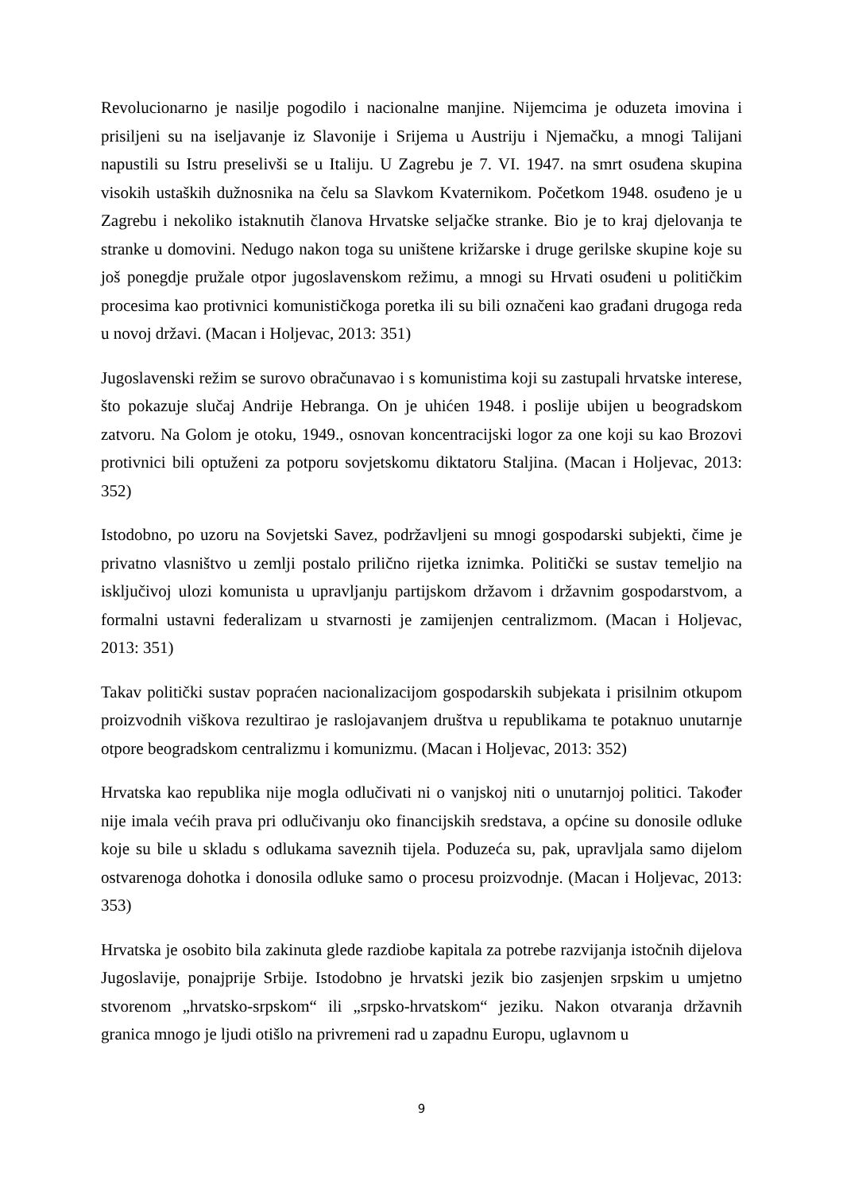Revolucionarno je nasilje pogodilo i nacionalne manjine. Nijemcima je oduzeta imovina i prisiljeni su na iseljavanje iz Slavonije i Srijema u Austriju i Njemačku, a mnogi Talijani napustili su Istru preselivši se u Italiju. U Zagrebu je 7. VI. 1947. na smrt osuđena skupina visokih ustaških dužnosnika na čelu sa Slavkom Kvaternikom. Početkom 1948. osuđeno je u Zagrebu i nekoliko istaknutih članova Hrvatske seljačke stranke. Bio je to kraj djelovanja te stranke u domovini. Nedugo nakon toga su uništene križarske i druge gerilske skupine koje su još ponegdje pružale otpor jugoslavenskom režimu, a mnogi su Hrvati osuđeni u političkim procesima kao protivnici komunističkoga poretka ili su bili označeni kao građani drugoga reda u novoj državi. (Macan i Holjevac, 2013: 351)
Jugoslavenski režim se surovo obračunavao i s komunistima koji su zastupali hrvatske interese, što pokazuje slučaj Andrije Hebranga. On je uhićen 1948. i poslije ubijen u beogradskom zatvoru. Na Golom je otoku, 1949., osnovan koncentracijski logor za one koji su kao Brozovi protivnici bili optuženi za potporu sovjetskomu diktatoru Staljina. (Macan i Holjevac, 2013: 352)
Istodobno, po uzoru na Sovjetski Savez, podržavljeni su mnogi gospodarski subjekti, čime je privatno vlasništvo u zemlji postalo prilično rijetka iznimka. Politički se sustav temeljio na isključivoj ulozi komunista u upravljanju partijskom državom i državnim gospodarstvom, a formalni ustavni federalizam u stvarnosti je zamijenjen centralizmom. (Macan i Holjevac, 2013: 351)
Takav politički sustav popraćen nacionalizacijom gospodarskih subjekata i prisilnim otkupom proizvodnih viškova rezultirao je raslojavanjem društva u republikama te potaknuo unutarnje otpore beogradskom centralizmu i komunizmu. (Macan i Holjevac, 2013: 352)
Hrvatska kao republika nije mogla odlučivati ni o vanjskoj niti o unutarnjoj politici. Također nije imala većih prava pri odlučivanju oko financijskih sredstava, a općine su donosile odluke koje su bile u skladu s odlukama saveznih tijela. Poduzeća su, pak, upravljala samo dijelom ostvarenoga dohotka i donosila odluke samo o procesu proizvodnje. (Macan i Holjevac, 2013: 353)
Hrvatska je osobito bila zakinuta glede razdiobe kapitala za potrebe razvijanja istočnih dijelova Jugoslavije, ponajprije Srbije. Istodobno je hrvatski jezik bio zasjenjen srpskim u umjetno stvorenom „hrvatsko-srpskom“ ili „srpsko-hrvatskom“ jeziku. Nakon otvaranja državnih granica mnogo je ljudi otišlo na privremeni rad u zapadnu Europu, uglavnom u
9